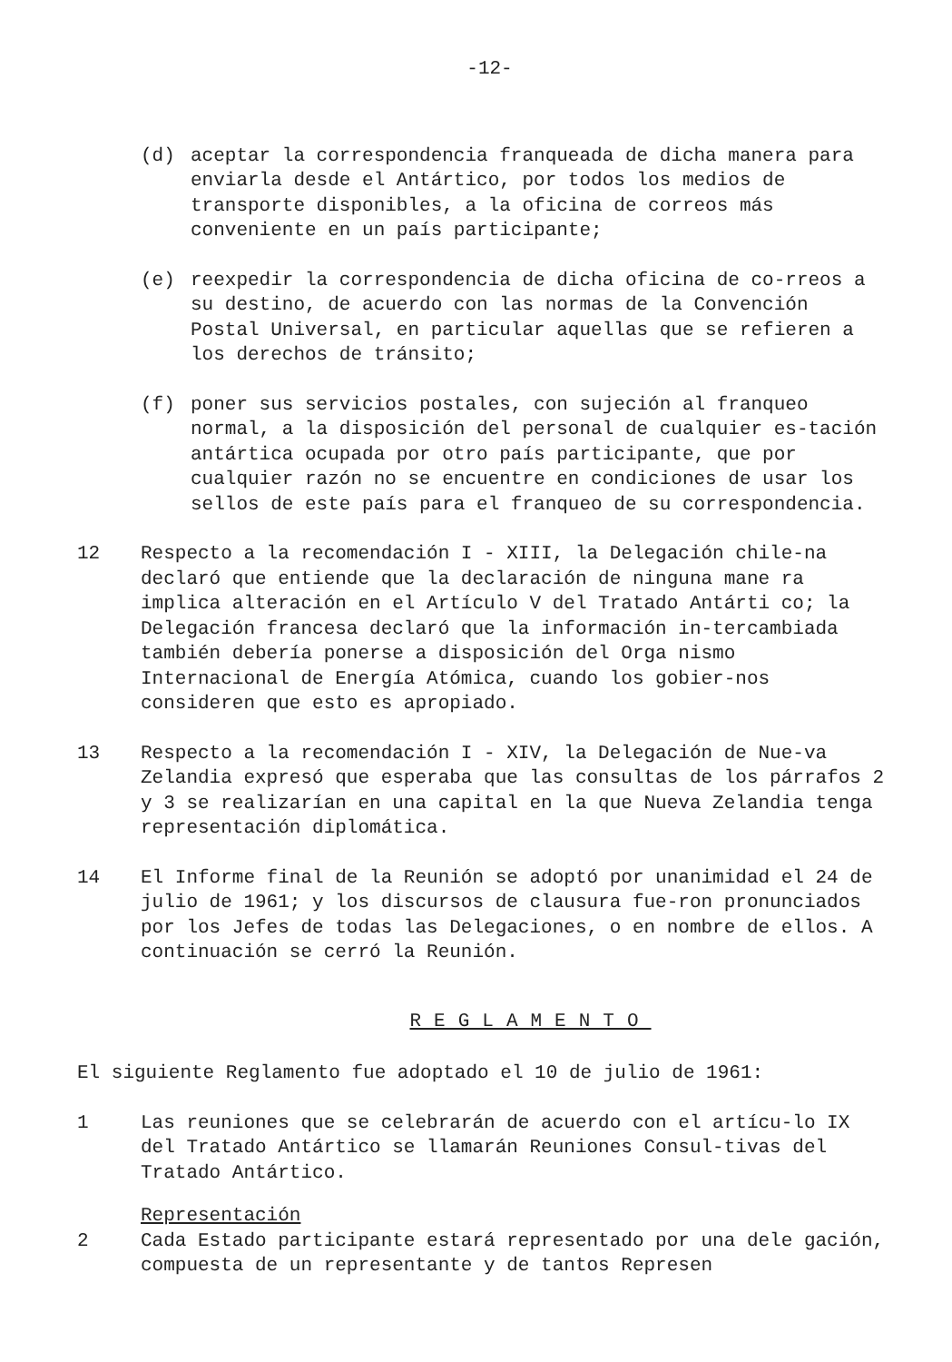-12-
(d) aceptar la correspondencia franqueada de dicha manera para enviarla desde el Antártico, por todos los medios de transporte disponibles, a la oficina de correos más conveniente en un país participante;
(e) reexpedir la correspondencia de dicha oficina de co-rreos a su destino, de acuerdo con las normas de la Convención Postal Universal, en particular aquellas que se refieren a los derechos de tránsito;
(f) poner sus servicios postales, con sujeción al franqueo normal, a la disposición del personal de cualquier es-tación antártica ocupada por otro país participante, que por cualquier razón no se encuentre en condiciones de usar los sellos de este país para el franqueo de su correspondencia.
12 Respecto a la recomendación I - XIII, la Delegación chile-na declaró que entiende que la declaración de ninguna mane ra implica alteración en el Artículo V del Tratado Antárti co; la Delegación francesa declaró que la información in-tercambiada también debería ponerse a disposición del Orga nismo Internacional de Energía Atómica, cuando los gobier-nos consideren que esto es apropiado.
13 Respecto a la recomendación I - XIV, la Delegación de Nue-va Zelandia expresó que esperaba que las consultas de los párrafos 2 y 3 se realizarían en una capital en la que Nueva Zelandia tenga representación diplomática.
14 El Informe final de la Reunión se adoptó por unanimidad el 24 de julio de 1961; y los discursos de clausura fue-ron pronunciados por los Jefes de todas las Delegaciones, o en nombre de ellos. A continuación se cerró la Reunión.
REGLAMENTO
El siguiente Reglamento fue adoptado el 10 de julio de 1961:
1 Las reuniones que se celebrarán de acuerdo con el artícu-lo IX del Tratado Antártico se llamarán Reuniones Consul-tivas del Tratado Antártico.
Representación
2 Cada Estado participante estará representado por una dele gación, compuesta de un representante y de tantos Represen